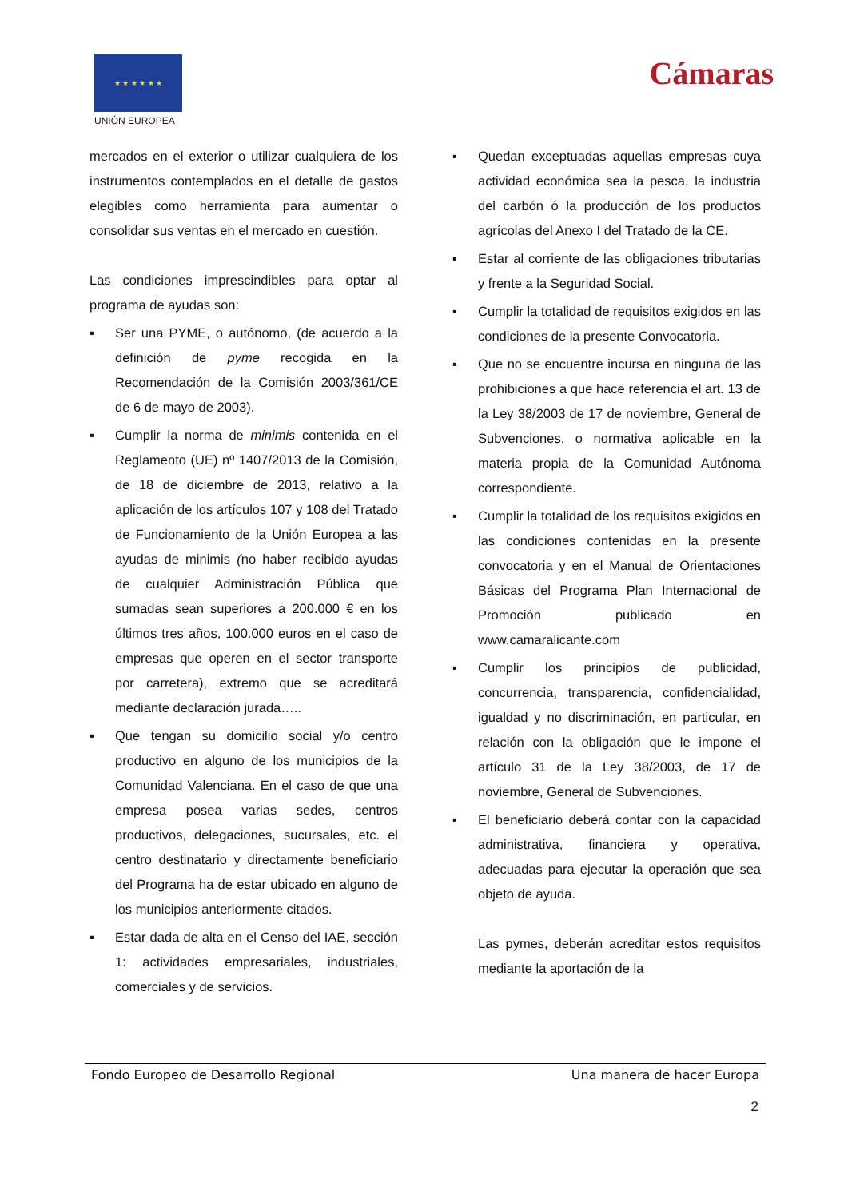★ ★ ★ ★ ★ ★
UNIÓN EUROPEA
Cámaras
mercados en el exterior o utilizar cualquiera de los instrumentos contemplados en el detalle de gastos elegibles como herramienta para aumentar o consolidar sus ventas en el mercado en cuestión.
Las condiciones imprescindibles para optar al programa de ayudas son:
▪ Ser una PYME, o autónomo, (de acuerdo a la definición de pyme recogida en la Recomendación de la Comisión 2003/361/CE de 6 de mayo de 2003).
▪ Cumplir la norma de minimis contenida en el Reglamento (UE) nº 1407/2013 de la Comisión, de 18 de diciembre de 2013, relativo a la aplicación de los artículos 107 y 108 del Tratado de Funcionamiento de la Unión Europea a las ayudas de minimis (no haber recibido ayudas de cualquier Administración Pública que sumadas sean superiores a 200.000 € en los últimos tres años, 100.000 euros en el caso de empresas que operen en el sector transporte por carretera), extremo que se acreditará mediante declaración jurada…..
▪ Que tengan su domicilio social y/o centro productivo en alguno de los municipios de la Comunidad Valenciana. En el caso de que una empresa posea varias sedes, centros productivos, delegaciones, sucursales, etc. el centro destinatario y directamente beneficiario del Programa ha de estar ubicado en alguno de los municipios anteriormente citados.
▪ Estar dada de alta en el Censo del IAE, sección 1: actividades empresariales, industriales, comerciales y de servicios.
▪ Quedan exceptuadas aquellas empresas cuya actividad económica sea la pesca, la industria del carbón ó la producción de los productos agrícolas del Anexo I del Tratado de la CE.
▪ Estar al corriente de las obligaciones tributarias y frente a la Seguridad Social.
▪ Cumplir la totalidad de requisitos exigidos en las condiciones de la presente Convocatoria.
▪ Que no se encuentre incursa en ninguna de las prohibiciones a que hace referencia el art. 13 de la Ley 38/2003 de 17 de noviembre, General de Subvenciones, o normativa aplicable en la materia propia de la Comunidad Autónoma correspondiente.
▪ Cumplir la totalidad de los requisitos exigidos en las condiciones contenidas en la presente convocatoria y en el Manual de Orientaciones Básicas del Programa Plan Internacional de Promoción publicado en www.camaralicante.com
▪ Cumplir los principios de publicidad, concurrencia, transparencia, confidencialidad, igualdad y no discriminación, en particular, en relación con la obligación que le impone el artículo 31 de la Ley 38/2003, de 17 de noviembre, General de Subvenciones.
▪ El beneficiario deberá contar con la capacidad administrativa, financiera y operativa, adecuadas para ejecutar la operación que sea objeto de ayuda.
Las pymes, deberán acreditar estos requisitos mediante la aportación de la
Fondo Europeo de Desarrollo Regional Una manera de hacer Europa
2